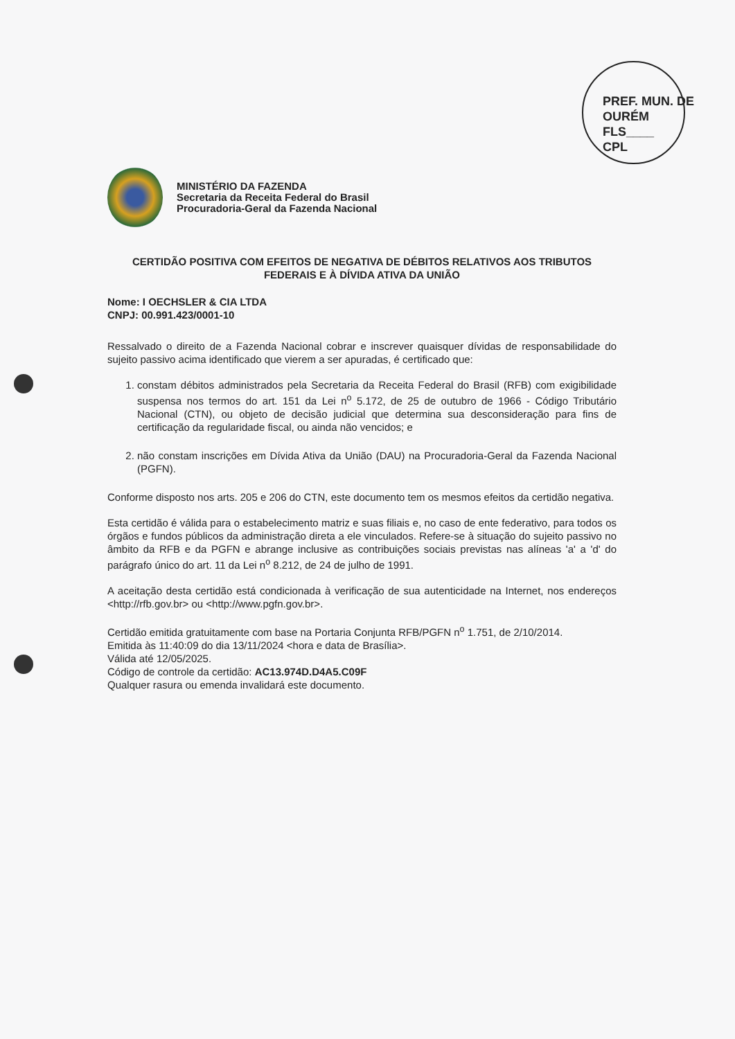PREF. MUN. DE OURÉM
FLS____
CPL
MINISTÉRIO DA FAZENDA
Secretaria da Receita Federal do Brasil
Procuradoria-Geral da Fazenda Nacional
CERTIDÃO POSITIVA COM EFEITOS DE NEGATIVA DE DÉBITOS RELATIVOS AOS TRIBUTOS FEDERAIS E À DÍVIDA ATIVA DA UNIÃO
Nome: I OECHSLER & CIA LTDA
CNPJ: 00.991.423/0001-10
Ressalvado o direito de a Fazenda Nacional cobrar e inscrever quaisquer dívidas de responsabilidade do sujeito passivo acima identificado que vierem a ser apuradas, é certificado que:
1. constam débitos administrados pela Secretaria da Receita Federal do Brasil (RFB) com exigibilidade suspensa nos termos do art. 151 da Lei n<sup>o</sup> 5.172, de 25 de outubro de 1966 - Código Tributário Nacional (CTN), ou objeto de decisão judicial que determina sua desconsideração para fins de certificação da regularidade fiscal, ou ainda não vencidos; e
2. não constam inscrições em Dívida Ativa da União (DAU) na Procuradoria-Geral da Fazenda Nacional (PGFN).
Conforme disposto nos arts. 205 e 206 do CTN, este documento tem os mesmos efeitos da certidão negativa.
Esta certidão é válida para o estabelecimento matriz e suas filiais e, no caso de ente federativo, para todos os órgãos e fundos públicos da administração direta a ele vinculados. Refere-se à situação do sujeito passivo no âmbito da RFB e da PGFN e abrange inclusive as contribuições sociais previstas nas alíneas 'a' a 'd' do parágrafo único do art. 11 da Lei n<sup>o</sup> 8.212, de 24 de julho de 1991.
A aceitação desta certidão está condicionada à verificação de sua autenticidade na Internet, nos endereços <http://rfb.gov.br> ou <http://www.pgfn.gov.br>.
Certidão emitida gratuitamente com base na Portaria Conjunta RFB/PGFN n<sup>o</sup> 1.751, de 2/10/2014.
Emitida às 11:40:09 do dia 13/11/2024 <hora e data de Brasília>.
Válida até 12/05/2025.
Código de controle da certidão: AC13.974D.D4A5.C09F
Qualquer rasura ou emenda invalidará este documento.